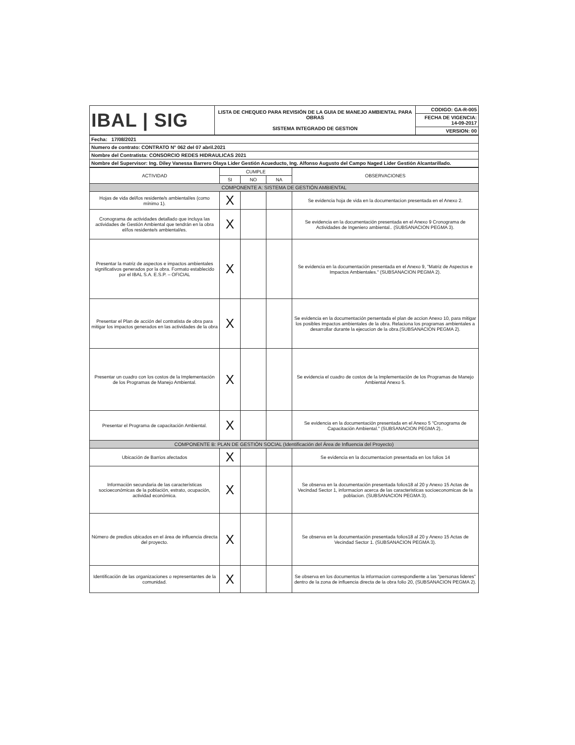| IBAL / SIG | LISTA DE CHEQUEO PARA REVISIÓN DE LA GUIA DE MANEJO AMBIENTAL PARA OBRAS SISTEMA INTEGRADO DE GESTION | CODIGO: GA-R-005 |
| | | FECHA DE VIGENCIA: 14-09-2017 |
| | | VERSION: 00 |
| Fecha: 17/08/2021 |
| Numero de contrato: CONTRATO N° 062 del 07 abril.2021 |
| Nombre del Contratista: CONSORCIO REDES HIDRAULICAS 2021 |
| Nombre del Supervisor: Ing. Diley Vanessa Barrero Olaya Lider Gestión Acueducto, Ing. Alfonso Augusto del Campo Naged Lider Gestión Alcantarillado. |
| ACTIVIDAD | CUMPLE | | | OBSERVACIONES |
| --- | --- | --- | --- | --- |
| | SI | NO | NA | |
| COMPONENTE A: SISTEMA DE GESTIÓN AMBIENTAL | | | | |
| Hojas de vida del/los residente/s ambiental/es (como mínimo 1). | X | | | Se evidencia hoja de vida en la documentacion presentada en el Anexo 2. |
| Cronograma de actividades detallado que incluya las actividades de Gestión Ambiental que tendrán en la obra el/los residente/s ambiental/es. | X | | | Se evidencia en la documentación presentada en el Anexo 9 Cronograma de Actividades de Ingeniero ambiental.. (SUBSANACION PEGMA 3). |
| Presentar la matriz de aspectos e impactos ambientales significativos generados por la obra. Formato establecido por el IBAL S.A. E.S.P. – OFICIAL | X | | | Se evidencia en la documentación presentada en el Anexo 9, "Matriz de Aspectos e Impactos Ambientales." (SUBSANACION PEGMA 2). |
| Presentar el Plan de acción del contratista de obra para mitigar los impactos generados en las actividades de la obra | X | | | Se evidencia en la documentación persentada el plan de accion Anexo 10, para mitigar los posibles impactos ambientales de la obra. Relaciona los programas ambientales a desarrollar durante la ejecucion de la obra.(SUBSANACION PEGMA 2). |
| Presentar un cuadro con los costos de la Implementación de los Programas de Manejo Ambiental. | X | | | Se evidencia el cuadro de costos de la Implementación de los Programas de Manejo Ambiental Anexo 5. |
| Presentar el Programa de capacitación Ambiental. | X | | | Se evidencia en la documentación presentada en el Anexo 5 "Cronograma de Capacitación Ambiental." (SUBSANACION PEGMA 2).. |
| COMPONENTE B: PLAN DE GESTIÓN SOCIAL (Identificación del Área de Influencia del Proyecto) | | | | |
| Ubicación de Barrios afectados | X | | | Se evidencia en la documentacion presentada en los folios 14 |
| Información secundaria de las características socioeconómicas de la población, estrato, ocupación, actividad económica. | X | | | Se observa en la documentación presentada folios18 al 20 y Anexo 15 Actas de Vecindad Sector 1, informacion acerca de las caracteristicas socioeconomicas de la poblacion. (SUBSANACION PEGMA 3). |
| Número de predios ubicados en el área de influencia directa del proyecto. | X | | | Se observa en la documentación presentada folios18 al 20 y Anexo 15 Actas de Vecindad Sector 1. (SUBSANACION PEGMA 3). |
| Identificación de las organizaciones o representantes de la comunidad. | X | | | Se observa en los documentos la informacion correspondiente a las "personas lideres" dentro de la zona de influencia directa de la obra folio 20, (SUBSANACION PEGMA 2). |